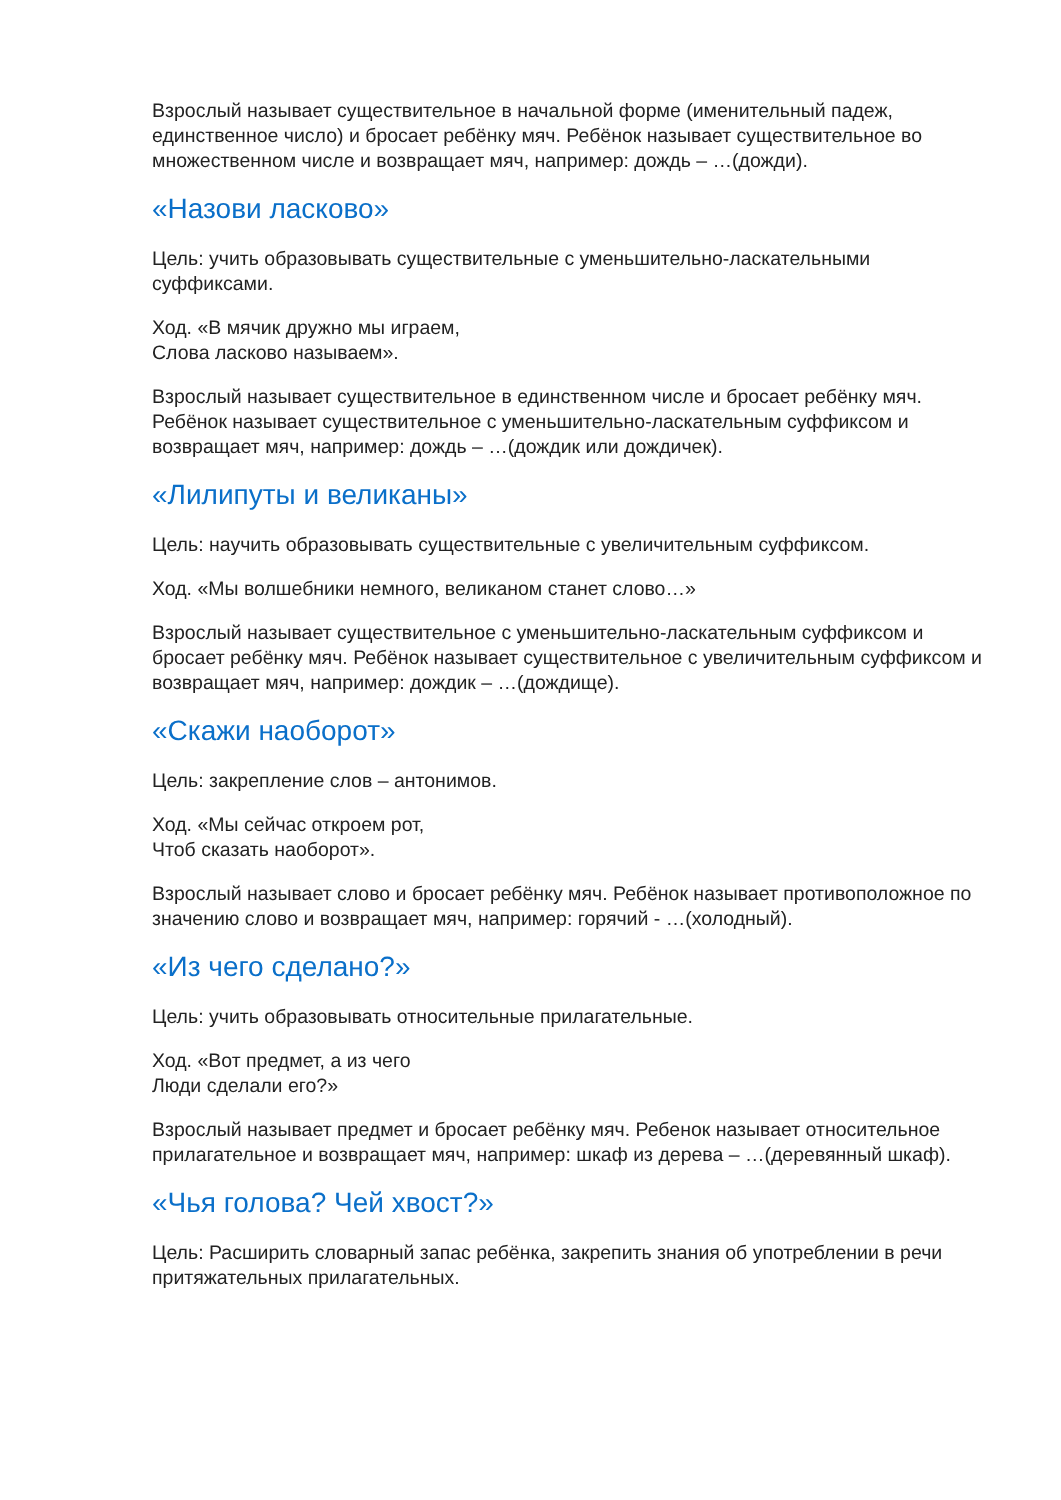Взрослый называет существительное в начальной форме (именительный падеж, единственное число) и бросает ребёнку мяч. Ребёнок называет существительное во множественном числе и возвращает мяч, например: дождь – …(дожди).
«Назови ласково»
Цель: учить образовывать существительные с уменьшительно-ласкательными суффиксами.
Ход. «В мячик дружно мы играем,
Слова ласково называем».
Взрослый называет существительное в единственном числе и бросает ребёнку мяч. Ребёнок называет существительное с уменьшительно-ласкательным суффиксом и возвращает мяч, например: дождь – …(дождик или дождичек).
«Лилипуты и великаны»
Цель: научить образовывать существительные с увеличительным суффиксом.
Ход. «Мы волшебники немного, великаном станет слово…»
Взрослый называет существительное с уменьшительно-ласкательным суффиксом и бросает ребёнку мяч. Ребёнок называет существительное с увеличительным суффиксом и возвращает мяч, например: дождик – …(дождище).
«Скажи наоборот»
Цель: закрепление слов – антонимов.
Ход. «Мы сейчас откроем рот,
Чтоб сказать наоборот».
Взрослый называет слово и бросает ребёнку мяч. Ребёнок называет противоположное по значению слово и возвращает мяч, например: горячий - …(холодный).
«Из чего сделано?»
Цель: учить образовывать относительные прилагательные.
Ход. «Вот предмет, а из чего
Люди сделали его?»
Взрослый называет предмет и бросает ребёнку мяч. Ребенок называет относительное прилагательное и возвращает мяч, например: шкаф из дерева – …(деревянный шкаф).
«Чья голова? Чей хвост?»
Цель: Расширить словарный запас ребёнка, закрепить знания об употреблении в речи притяжательных прилагательных.